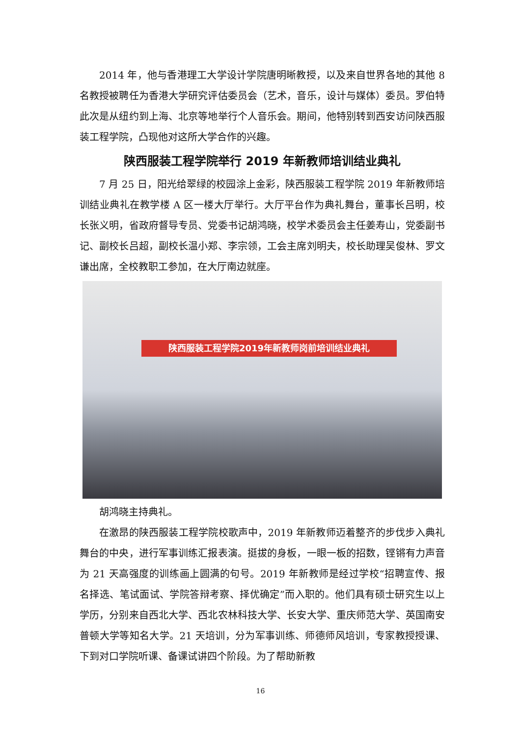2014 年，他与香港理工大学设计学院唐明晰教授，以及来自世界各地的其他 8 名教授被聘任为香港大学研究评估委员会（艺术，音乐，设计与媒体）委员。罗伯特此次是从纽约到上海、北京等地举行个人音乐会。期间，他特别转到西安访问陕西服装工程学院，凸现他对这所大学合作的兴趣。
陕西服装工程学院举行 2019 年新教师培训结业典礼
7 月 25 日，阳光给翠绿的校园涂上金彩，陕西服装工程学院 2019 年新教师培训结业典礼在教学楼 A 区一楼大厅举行。大厅平台作为典礼舞台，董事长吕明，校长张义明，省政府督导专员、党委书记胡鸿晓，校学术委员会主任姜寿山，党委副书记、副校长吕超，副校长温小郑、李宗领，工会主席刘明夫，校长助理吴俊林、罗文谦出席，全校教职工参加，在大厅南边就座。
陕西服装工程学院2019年新教师岗前培训结业典礼
胡鸿晓主持典礼。
在激昂的陕西服装工程学院校歌声中，2019 年新教师迈着整齐的步伐步入典礼舞台的中央，进行军事训练汇报表演。挺拔的身板，一眼一板的招数，铿锵有力声音为 21 天高强度的训练画上圆满的句号。2019 年新教师是经过学校“招聘宣传、报名择选、笔试面试、学院答辩考察、择优确定”而入职的。他们具有硕士研究生以上学历，分别来自西北大学、西北农林科技大学、长安大学、重庆师范大学、英国南安普顿大学等知名大学。21 天培训，分为军事训练、师德师风培训，专家教授授课、下到对口学院听课、备课试讲四个阶段。为了帮助新教
16